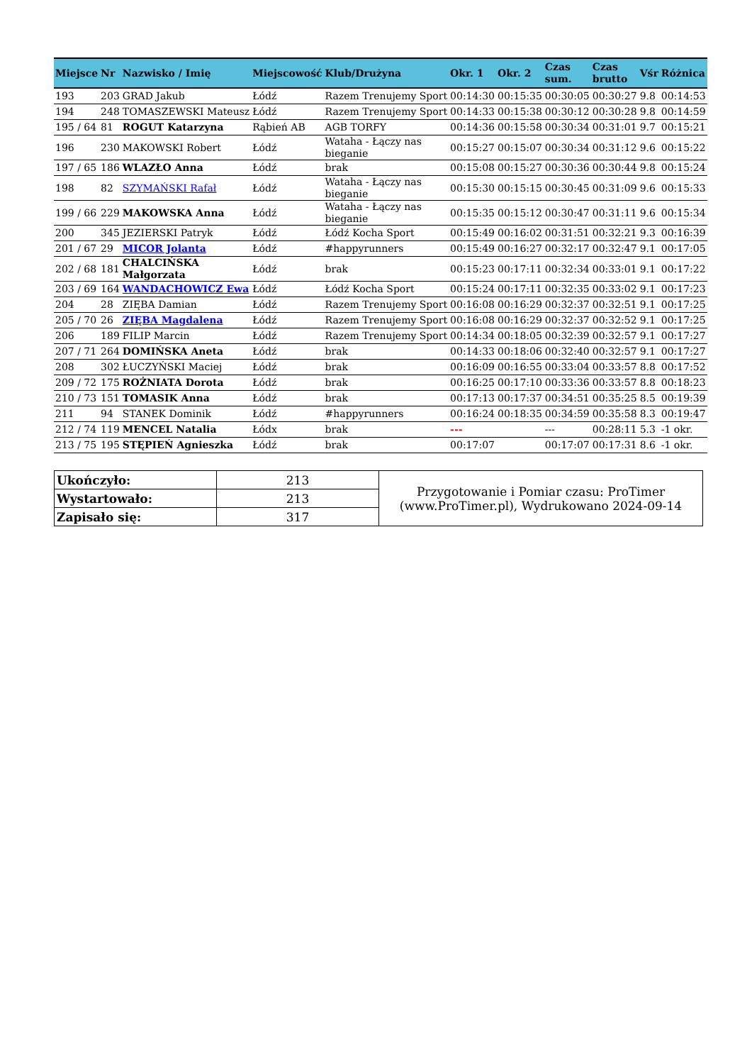| Miejsce | Nr | Nazwisko / Imię | Miejscowość | Klub/Drużyna | Okr. 1 | Okr. 2 | Czas sum. | Czas brutto | Vśr | Różnica |
| --- | --- | --- | --- | --- | --- | --- | --- | --- | --- | --- |
| 193 | 203 | GRAD Jakub | Łódź | Razem Trenujemy Sport | 00:14:30 | 00:15:35 | 00:30:05 | 00:30:27 | 9.8 | 00:14:53 |
| 194 | 248 | TOMASZEWSKI Mateusz | Łódź | Razem Trenujemy Sport | 00:14:33 | 00:15:38 | 00:30:12 | 00:30:28 | 9.8 | 00:14:59 |
| 195 / 64 | 81 | ROGUT Katarzyna | Rąbień AB | AGB TORFY | 00:14:36 | 00:15:58 | 00:30:34 | 00:31:01 | 9.7 | 00:15:21 |
| 196 | 230 | MAKOWSKI Robert | Łódź | Wataha - Łączy nas bieganie | 00:15:27 | 00:15:07 | 00:30:34 | 00:31:12 | 9.6 | 00:15:22 |
| 197 / 65 | 186 | WLAZŁO Anna | Łódź | brak | 00:15:08 | 00:15:27 | 00:30:36 | 00:30:44 | 9.8 | 00:15:24 |
| 198 | 82 | SZYMAŃSKI Rafał | Łódź | Wataha - Łączy nas bieganie | 00:15:30 | 00:15:15 | 00:30:45 | 00:31:09 | 9.6 | 00:15:33 |
| 199 / 66 | 229 | MAKOWSKA Anna | Łódź | Wataha - Łączy nas bieganie | 00:15:35 | 00:15:12 | 00:30:47 | 00:31:11 | 9.6 | 00:15:34 |
| 200 | 345 | JEZIERSKI Patryk | Łódź | Łódź Kocha Sport | 00:15:49 | 00:16:02 | 00:31:51 | 00:32:21 | 9.3 | 00:16:39 |
| 201 / 67 | 29 | MICOR Jolanta | Łódź | #happyrunners | 00:15:49 | 00:16:27 | 00:32:17 | 00:32:47 | 9.1 | 00:17:05 |
| 202 / 68 | 181 | CHALCIŃSKA Małgorzata | Łódź | brak | 00:15:23 | 00:17:11 | 00:32:34 | 00:33:01 | 9.1 | 00:17:22 |
| 203 / 69 | 164 | WANDACHOWICZ Ewa | Łódź | Łódź Kocha Sport | 00:15:24 | 00:17:11 | 00:32:35 | 00:33:02 | 9.1 | 00:17:23 |
| 204 | 28 | ZIĘBA Damian | Łódź | Razem Trenujemy Sport | 00:16:08 | 00:16:29 | 00:32:37 | 00:32:51 | 9.1 | 00:17:25 |
| 205 / 70 | 26 | ZIĘBA Magdalena | Łódź | Razem Trenujemy Sport | 00:16:08 | 00:16:29 | 00:32:37 | 00:32:52 | 9.1 | 00:17:25 |
| 206 | 189 | FILIP Marcin | Łódź | Razem Trenujemy Sport | 00:14:34 | 00:18:05 | 00:32:39 | 00:32:57 | 9.1 | 00:17:27 |
| 207 / 71 | 264 | DOMIŃSKA Aneta | Łódź | brak | 00:14:33 | 00:18:06 | 00:32:40 | 00:32:57 | 9.1 | 00:17:27 |
| 208 | 302 | ŁUCZYŃSKI Maciej | Łódź | brak | 00:16:09 | 00:16:55 | 00:33:04 | 00:33:57 | 8.8 | 00:17:52 |
| 209 / 72 | 175 | ROŻNIATA Dorota | Łódź | brak | 00:16:25 | 00:17:10 | 00:33:36 | 00:33:57 | 8.8 | 00:18:23 |
| 210 / 73 | 151 | TOMASIK Anna | Łódź | brak | 00:17:13 | 00:17:37 | 00:34:51 | 00:35:25 | 8.5 | 00:19:39 |
| 211 | 94 | STANEK Dominik | Łódź | #happyrunners | 00:16:24 | 00:18:35 | 00:34:59 | 00:35:58 | 8.3 | 00:19:47 |
| 212 / 74 | 119 | MENCEL Natalia | Łódx | brak | --- | | --- | 00:28:11 | 5.3 | -1 okr. |
| 213 / 75 | 195 | STĘPIEŃ Agnieszka | Łódź | brak | 00:17:07 | | 00:17:07 | 00:17:31 | 8.6 | -1 okr. |
| Ukończyło: | 213 | Przygotowanie i Pomiar czasu: ProTimer (www.ProTimer.pl), Wydrukowano 2024-09-14 |
| Wystartowało: | 213 | |
| Zapisało się: | 317 | |